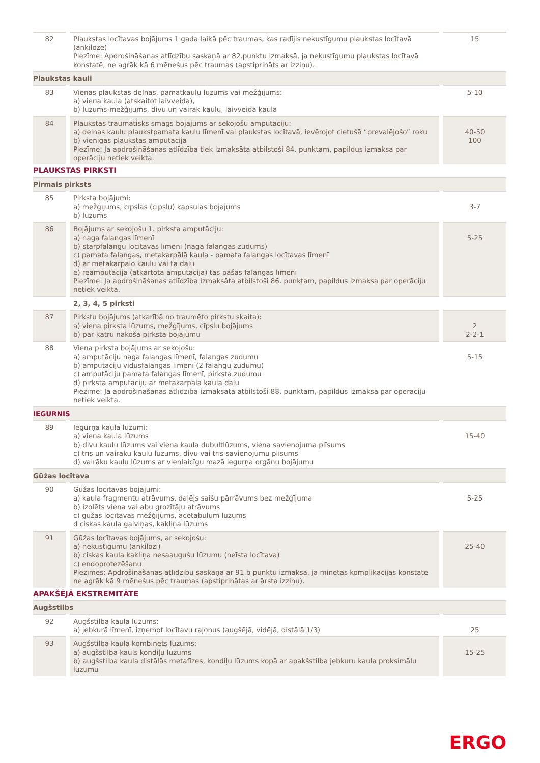| 82 | Plaukstas locītavas bojājums 1 gada laikā pēc traumas, kas radījis nekustīgumu plaukstas locītavā (ankiloze) Piezīme: Apdrošināšanas atlīdzību saskaņā ar 82.punktu izmaksā, ja nekustīgumu plaukstas locītavā konstatē, ne agrāk kā 6 mēnešus pēc traumas (apstiprināts ar izziņu). | 15 |
| Plaukstas kauli | | |
| 83 | Vienas plaukstas delnas, pamatkaulu lūzums vai mežģījums: a) viena kaula (atskaitot laivveida), b) lūzums-mežģījums, divu un vairāk kaulu, laivveida kaula | 5-10 |
| 84 | Plaukstas traumātisks smags bojājums ar sekojošu amputāciju: a) delnas kaulu plaukstpamata kaulu līmenī vai plaukstas locītavā, ievērojot cietušā “prevalējošo” roku b) vienīgās plaukstas amputācija Piezīme: Ja apdrošināšanas atlīdzība tiek izmaksāta atbilstoši 84. punktam, papildus izmaksa par operāciju netiek veikta. | 40-50 100 |
| PLAUKSTAS PIRKSTI | | |
| Pirmais pirksts | | |
| 85 | Pirksta bojājumi: a) mežģījums, cīpslas (cīpslu) kapsulas bojājums b) lūzums | 3-7 |
| 86 | Bojājums ar sekojošu 1. pirksta amputāciju: a) naga falangas līmenī b) starpfalangu locītavas līmenī (naga falangas zudums) c) pamata falangas, metakarpālā kaula - pamata falangas locītavas līmenī d) ar metakarpālo kaulu vai tā daļu e) reamputācija (atkārtota amputācija) tās pašas falangas līmenī Piezīme: Ja apdrošināšanas atlīdzība izmaksāta atbilstoši 86. punktam, papildus izmaksa par operāciju netiek veikta. | 5-25 |
| | 2, 3, 4, 5 pirksti | |
| 87 | Pirkstu bojājums (atkarībā no traumēto pirkstu skaita): a) viena pirksta lūzums, mežģījums, cīpslu bojājums b) par katru nākošā pirksta bojājumu | 2 2-2-1 |
| 88 | Viena pirksta bojājums ar sekojošu: a) amputāciju naga falangas līmenī, falangas zudumu b) amputāciju vidusfalangas līmenī (2 falangu zudumu) c) amputāciju pamata falangas līmenī, pirksta zudumu d) pirksta amputāciju ar metakarpālā kaula daļu Piezīme: Ja apdrošināšanas atlīdzība izmaksāta atbilstoši 88. punktam, papildus izmaksa par operāciju netiek veikta. | 5-15 |
| IEGURNIS | | |
| 89 | Iegurņa kaula lūzumi: a) viena kaula lūzums b) divu kaulu lūzums vai viena kaula dubultlūzums, viena savienojuma plīsums c) trīs un vairāku kaulu lūzums, divu vai trīs savienojumu plīsums d) vairāku kaulu lūzums ar vienlaicīgu mazā iegurņa orgānu bojājumu | 15-40 |
| Gūžas locītava | | |
| 90 | Gūžas locītavas bojājumi: a) kaula fragmentu atrāvums, daļējs saišu pārrāvums bez mežģījuma b) izolēts viena vai abu grozītāju atrāvums c) gūžas locītavas mežģījums, acetabulum lūzums d ciskas kaula galviņas, kakliņa lūzums | 5-25 |
| 91 | Gūžas locītavas bojājums, ar sekojošu: a) nekustīgumu (ankilozi) b) ciskas kaula kakliņa nesaaugušu lūzumu (neīsta locītava) c) endoprotezēšanu Piezīmes: Apdrošināšanas atlīdzību saskaņā ar 91.b punktu izmaksā, ja minētās komplikācijas konstatē ne agrāk kā 9 mēnešus pēc traumas (apstiprinātas ar ārsta izziņu). | 25-40 |
| APAKŠĒJĀ EKSTREMITĀTE | | |
| Augšstilbs | | |
| 92 | Augšstilba kaula lūzums: a) jebkurā līmenī, izņemot locītavu rajonus (augšējā, vidējā, distālā 1/3) | 25 |
| 93 | Augšstilba kaula kombinēts lūzums: a) augšstilba kauls kondiļu lūzums b) augšstilba kaula distālās metafīzes, kondiļu lūzums kopā ar apakšstilba jebkuru kaula proksimālu lūzumu | 15-25 |
ERGO